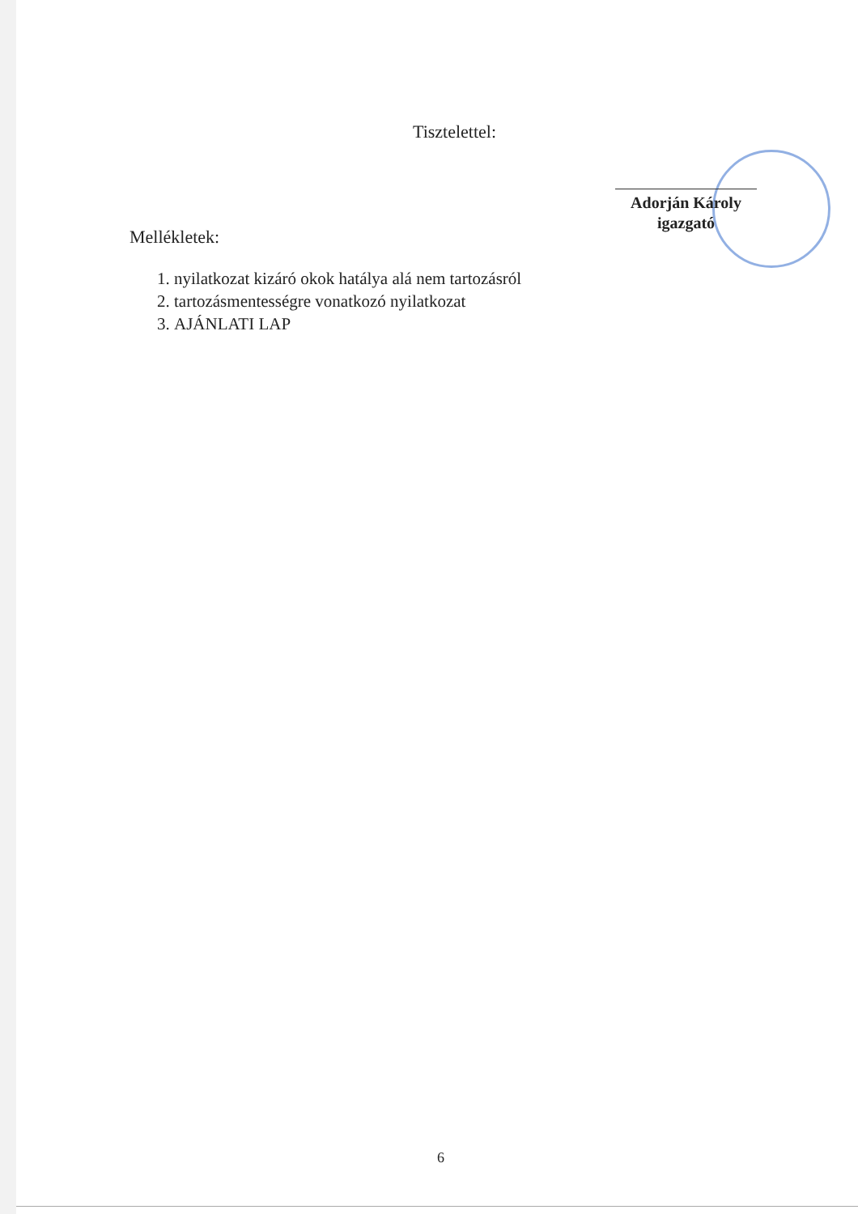Tisztelettel:
Adorján Károly
igazgató
Mellékletek:
1. nyilatkozat kizáró okok hatálya alá nem tartozásról
2. tartozásmentességre vonatkozó nyilatkozat
3. AJÁNLATI LAP
6